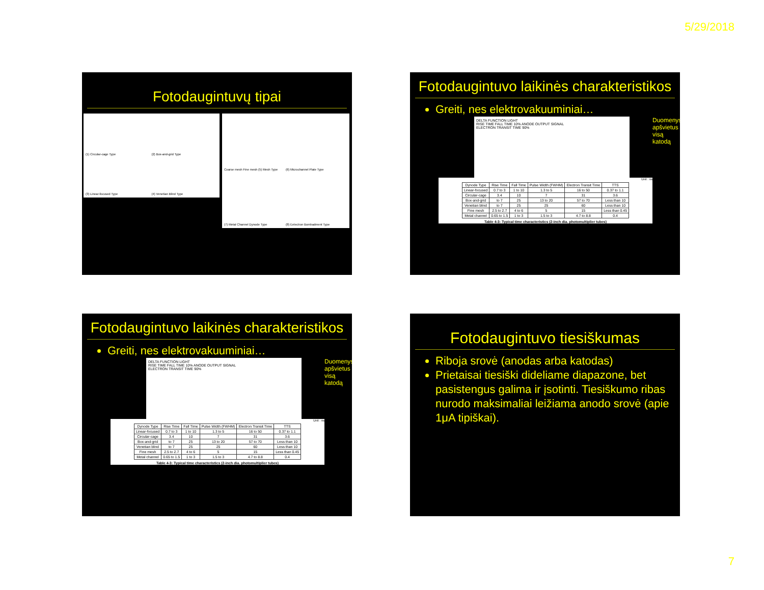5/29/2018
Fotodaugintuvų tipai
(1) Circular-cage Type (2) Box-and-grid Type (3) Linear-focused Type (4) Venetian Blind Type
Coarse mesh Fine mesh (5) Mesh Type (6) Microchannel Plate Type (7) Metal Channel Dynode Type (8) Eelectron Bombadment Type
Fotodaugintuvo laikinės charakteristikos
Greiti, nes elektrovakuuminiai…
DELTA FUNCTION LIGHT
RISE TIME FALL TIME 10% ANODE OUTPUT SIGNAL
ELECTRON TRANSIT TIME 90%
Unit : ns
| Dynode Type | Rise Time | Fall Time | Pulse Width (FWHM) | Electron Transit Time | TTS |
| --- | --- | --- | --- | --- | --- |
| Linear-focused | 0.7 to 3 | 1 to 10 | 1.3 to 5 | 16 to 50 | 0.37 to 1.1 |
| Circular-cage | 3.4 | 10 | 7 | 31 | 3.6 |
| Box-and-grid | to 7 | 25 | 13 to 20 | 57 to 70 | Less than 10 |
| Venetian blind | to 7 | 25 | 25 | 60 | Less than 10 |
| Fine mesh | 2.5 to 2.7 | 4 to 6 | 5 | 15 | Less than 0.45 |
| Metal channel | 0.65 to 1.5 | 1 to 3 | 1.5 to 3 | 4.7 to 8.8 | 0.4 |
Table 4-3: Typical time characteristics (2-inch dia. photomultiplier tubes)
Duomenys apšvietus visą katodą
Fotodaugintuvo laikinės charakteristikos
Greiti, nes elektrovakuuminiai…
DELTA FUNCTION LIGHT
RISE TIME FALL TIME 10% ANODE OUTPUT SIGNAL
ELECTRON TRANSIT TIME 90%
Unit : ns
| Dynode Type | Rise Time | Fall Time | Pulse Width (FWHM) | Electron Transit Time | TTS |
| --- | --- | --- | --- | --- | --- |
| Linear-focused | 0.7 to 3 | 1 to 10 | 1.3 to 5 | 16 to 50 | 0.37 to 1.1 |
| Circular-cage | 3.4 | 10 | 7 | 31 | 3.6 |
| Box-and-grid | to 7 | 25 | 13 to 20 | 57 to 70 | Less than 10 |
| Venetian blind | to 7 | 25 | 25 | 60 | Less than 10 |
| Fine mesh | 2.5 to 2.7 | 4 to 6 | 5 | 15 | Less than 0.45 |
| Metal channel | 0.65 to 1.5 | 1 to 3 | 1.5 to 3 | 4.7 to 8.8 | 0.4 |
Table 4-3: Typical time characteristics (2-inch dia. photomultiplier tubes)
Duomenys apšvietus visą katodą
Fotodaugintuvo tiesiškumas
Riboja srovė (anodas arba katodas)
Prietaisai tiesiški dideliame diapazone, bet pasistengus galima ir įsotinti. Tiesiškumo ribas nurodo maksimaliai leižiama anodo srovė (apie 1μA tipiškai).
7